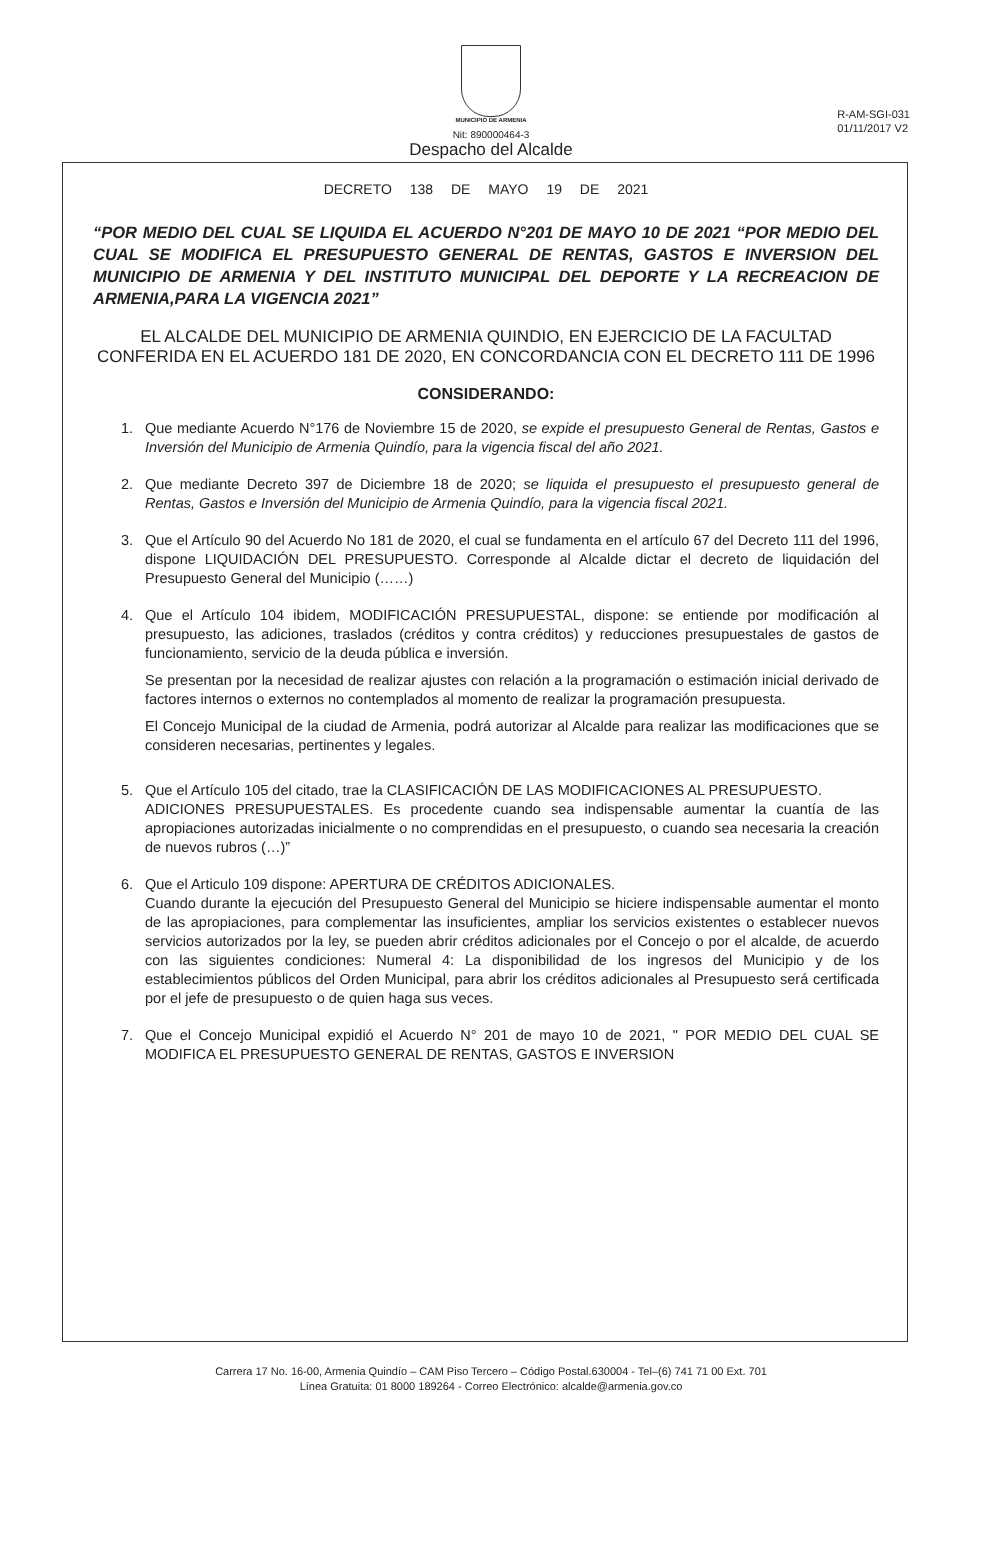R-AM-SGI-031
01/11/2017 V2
MUNICIPIO DE ARMENIA
Nit: 890000464-3
Despacho del Alcalde
DECRETO 138 DE MAYO 19 DE 2021
“POR MEDIO DEL CUAL SE LIQUIDA EL ACUERDO N°201 DE MAYO 10 DE 2021 “POR MEDIO DEL CUAL SE MODIFICA EL PRESUPUESTO GENERAL DE RENTAS, GASTOS E INVERSION DEL MUNICIPIO DE ARMENIA Y DEL INSTITUTO MUNICIPAL DEL DEPORTE Y LA RECREACION DE ARMENIA,PARA LA VIGENCIA 2021”
EL ALCALDE DEL MUNICIPIO DE ARMENIA QUINDIO, EN EJERCICIO DE LA FACULTAD CONFERIDA EN EL ACUERDO 181 DE 2020, EN CONCORDANCIA CON EL DECRETO 111 DE 1996
CONSIDERANDO:
1. Que mediante Acuerdo N°176 de Noviembre 15 de 2020, se expide el presupuesto General de Rentas, Gastos e Inversión del Municipio de Armenia Quindío, para la vigencia fiscal del año 2021.
2. Que mediante Decreto 397 de Diciembre 18 de 2020; se liquida el presupuesto el presupuesto general de Rentas, Gastos e Inversión del Municipio de Armenia Quindío, para la vigencia fiscal 2021.
3. Que el Artículo 90 del Acuerdo No 181 de 2020, el cual se fundamenta en el artículo 67 del Decreto 111 del 1996, dispone LIQUIDACIÓN DEL PRESUPUESTO. Corresponde al Alcalde dictar el decreto de liquidación del Presupuesto General del Municipio (……)
4. Que el Artículo 104 ibidem, MODIFICACIÓN PRESUPUESTAL, dispone: se entiende por modificación al presupuesto, las adiciones, traslados (créditos y contra créditos) y reducciones presupuestales de gastos de funcionamiento, servicio de la deuda pública e inversión.
Se presentan por la necesidad de realizar ajustes con relación a la programación o estimación inicial derivado de factores internos o externos no contemplados al momento de realizar la programación presupuesta.
El Concejo Municipal de la ciudad de Armenia, podrá autorizar al Alcalde para realizar las modificaciones que se consideren necesarias, pertinentes y legales.
5. Que el Artículo 105 del citado, trae la CLASIFICACIÓN DE LAS MODIFICACIONES AL PRESUPUESTO.
ADICIONES PRESUPUESTALES. Es procedente cuando sea indispensable aumentar la cuantía de las apropiaciones autorizadas inicialmente o no comprendidas en el presupuesto, o cuando sea necesaria la creación de nuevos rubros (…)”
6. Que el Articulo 109 dispone: APERTURA DE CRÉDITOS ADICIONALES.
Cuando durante la ejecución del Presupuesto General del Municipio se hiciere indispensable aumentar el monto de las apropiaciones, para complementar las insuficientes, ampliar los servicios existentes o establecer nuevos servicios autorizados por la ley, se pueden abrir créditos adicionales por el Concejo o por el alcalde, de acuerdo con las siguientes condiciones: Numeral 4: La disponibilidad de los ingresos del Municipio y de los establecimientos públicos del Orden Municipal, para abrir los créditos adicionales al Presupuesto será certificada por el jefe de presupuesto o de quien haga sus veces.
7. Que el Concejo Municipal expidió el Acuerdo N° 201 de mayo 10 de 2021, " POR MEDIO DEL CUAL SE MODIFICA EL PRESUPUESTO GENERAL DE RENTAS, GASTOS E INVERSION
Carrera 17 No. 16-00, Armenia Quindío – CAM Piso Tercero – Código Postal.630004 - Tel–(6) 741 71 00 Ext. 701
Línea Gratuita: 01 8000 189264 - Correo Electrónico: alcalde@armenia.gov.co